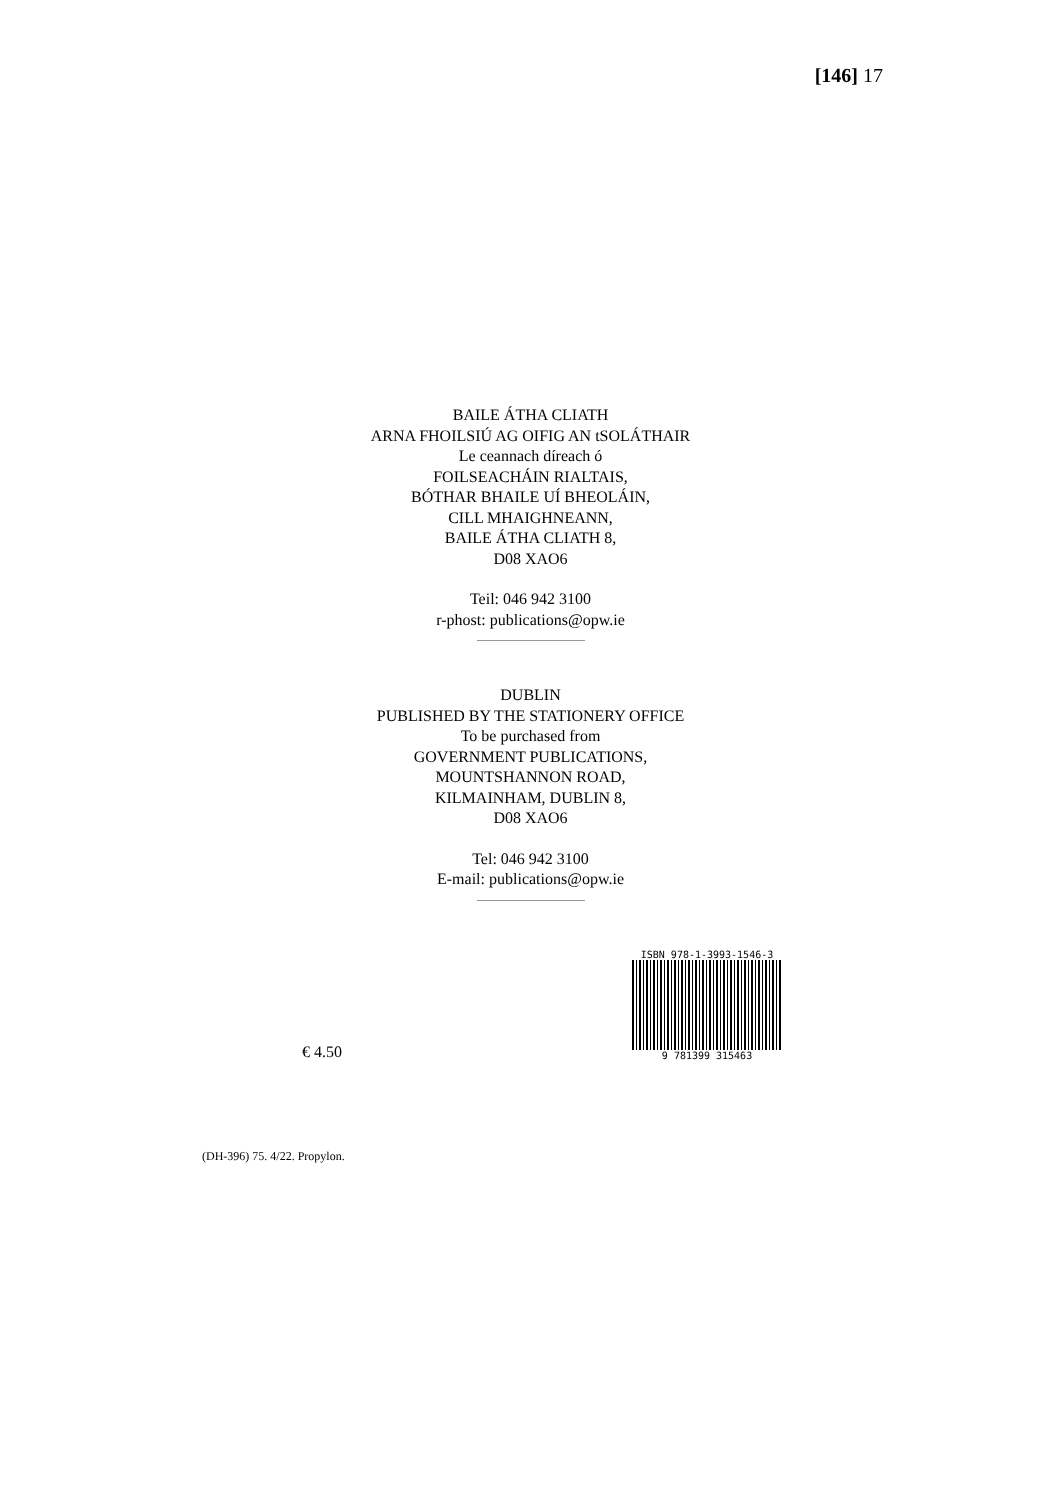[146] 17
BAILE ÁTHA CLIATH
ARNA FHOILSIÚ AG OIFIG AN tSOLÁTHAIR
Le ceannach díreach ó
FOILSEACHÁIN RIALTAIS,
BÓTHAR BHAILE UÍ BHEOLÁIN,
CILL MHAIGHNEANN,
BAILE ÁTHA CLIATH 8,
D08 XAO6
Teil: 046 942 3100
r-phost: publications@opw.ie
DUBLIN
PUBLISHED BY THE STATIONERY OFFICE
To be purchased from
GOVERNMENT PUBLICATIONS,
MOUNTSHANNON ROAD,
KILMAINHAM, DUBLIN 8,
D08 XAO6
Tel: 046 942 3100
E-mail: publications@opw.ie
€ 4.50
ISBN 978-1-3993-1546-3
9 781399 315463
(DH-396) 75. 4/22. Propylon.